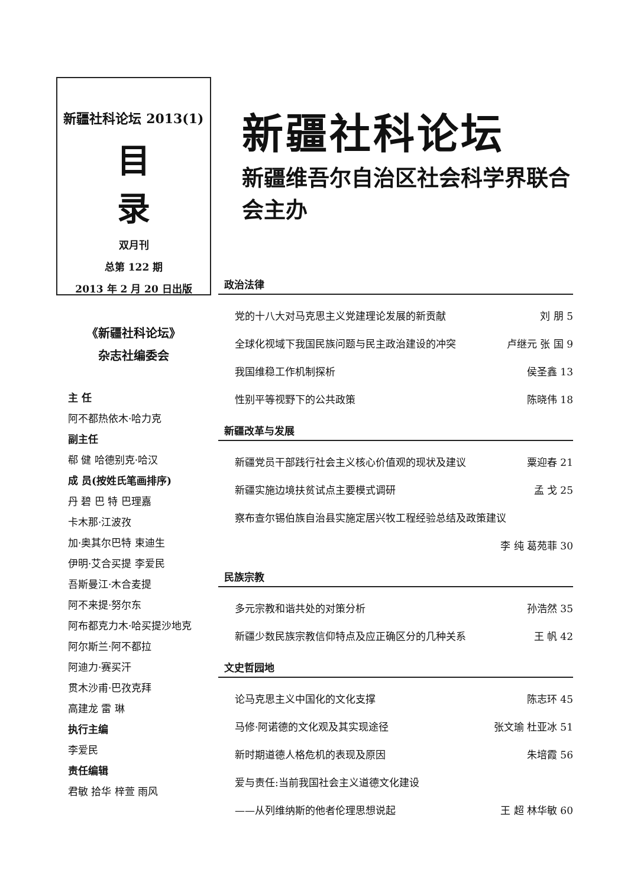新疆社科论坛 2013(1)
目录
双月刊
总第 122 期
2013 年 2 月 20 日出版
《新疆社科论坛》
杂志社编委会
主 任
阿不都热依木·哈力克
副主任
郗 健 哈德别克·哈汉
成 员(按姓氏笔画排序)
丹 碧 巴 特 巴理嘉
卡木那·江波孜
加·奥其尔巴特 束迪生
伊明·艾合买提 李爱民
吾斯曼江·木合麦提
阿不来提·努尔东
阿布都克力木·哈买提沙地克
阿尔斯兰·阿不都拉
阿迪力·赛买汗
贯木沙甫·巴孜克拜
高建龙 雷 琳
执行主编
李爱民
责任编辑
君敏 拾华 梓萱 雨风
新疆社科论坛
新疆维吾尔自治区社会科学界联合会主办
政治法律
党的十八大对马克思主义党建理论发展的新贡献 刘 朋 5
全球化视域下我国民族问题与民主政治建设的冲突 卢继元 张 国 9
我国维稳工作机制探析 侯圣鑫 13
性别平等视野下的公共政策 陈晓伟 18
新疆改革与发展
新疆党员干部践行社会主义核心价值观的现状及建议 粟迎春 21
新疆实施边境扶贫试点主要模式调研 孟 戈 25
察布查尔锡伯族自治县实施定居兴牧工程经验总结及政策建议
李 纯 葛苑菲 30
民族宗教
多元宗教和谐共处的对策分析 孙浩然 35
新疆少数民族宗教信仰特点及应正确区分的几种关系 王 帆 42
文史哲园地
论马克思主义中国化的文化支撑 陈志环 45
马修·阿诺德的文化观及其实现途径 张文瑜 杜亚冰 51
新时期道德人格危机的表现及原因 朱培霞 56
爱与责任:当前我国社会主义道德文化建设
——从列维纳斯的他者伦理思想说起 王 超 林华敏 60